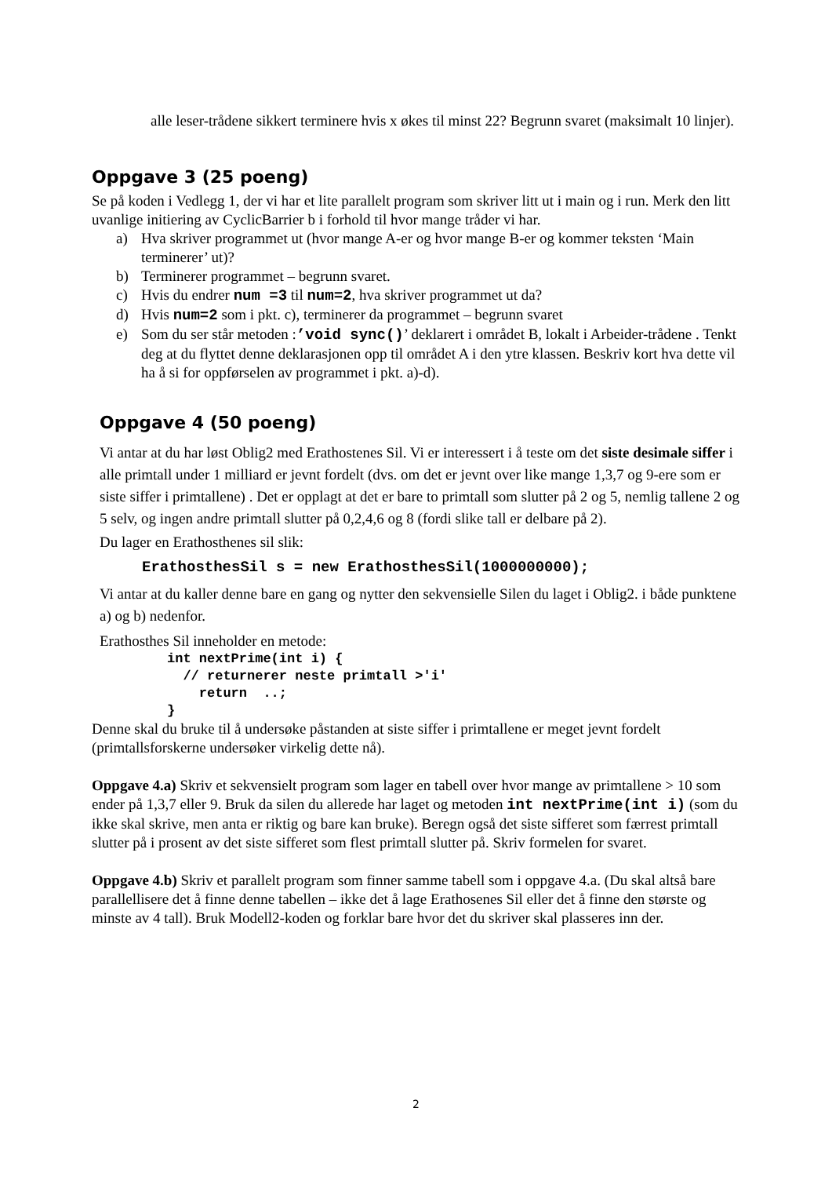alle leser-trådene sikkert terminere hvis x økes til minst 22? Begrunn svaret (maksimalt 10 linjer).
Oppgave 3 (25 poeng)
Se på koden i Vedlegg 1, der vi har et lite parallelt program som skriver litt ut i main og i run. Merk den litt uvanlige initiering av CyclicBarrier b i forhold til hvor mange tråder vi har.
a) Hva skriver programmet ut (hvor mange A-er og hvor mange B-er og kommer teksten ‘Main terminerer’ ut)?
b) Terminerer programmet – begrunn svaret.
c) Hvis du endrer num =3 til num=2, hva skriver programmet ut da?
d) Hvis num=2 som i pkt. c), terminerer da programmet – begrunn svaret
e) Som du ser står metoden :’void sync()’ deklarert i området B, lokalt i Arbeider-trådene . Tenkt deg at du flyttet denne deklarasjonen opp til området A i den ytre klassen. Beskriv kort hva dette vil ha å si for oppførselen av programmet i pkt. a)-d).
Oppgave 4 (50 poeng)
Vi antar at du har løst Oblig2 med Erathostenes Sil. Vi er interessert i å teste om det siste desimale siffer i alle primtall under 1 milliard er jevnt fordelt (dvs. om det er jevnt over like mange 1,3,7 og 9-ere som er siste siffer i primtallene) . Det er opplagt at det er bare to primtall som slutter på 2 og 5, nemlig tallene 2 og 5 selv, og ingen andre primtall slutter på 0,2,4,6 og 8 (fordi slike tall er delbare på 2).
Du lager en Erathosthenes sil slik:
ErathosthesSil s = new ErathosthesSil(1000000000);
Vi antar at du kaller denne bare en gang og nytter den sekvensielle Silen du laget i Oblig2. i både punktene a) og b) nedenfor.
Erathosthes Sil inneholder en metode:
int nextPrime(int i) {
  // returnerer neste primtall >'i'
    return  ..;
}
Denne skal du bruke til å undersøke påstanden at siste siffer i primtallene er meget jevnt fordelt (primtallsforskerne undersøker virkelig dette nå).
Oppgave 4.a) Skriv et sekvensielt program som lager en tabell over hvor mange av primtallene > 10 som ender på 1,3,7 eller 9. Bruk da silen du allerede har laget og metoden int nextPrime(int i) (som du ikke skal skrive, men anta er riktig og bare kan bruke). Beregn også det siste sifferet som færrest primtall slutter på i prosent av det siste sifferet som flest primtall slutter på. Skriv formelen for svaret.
Oppgave 4.b) Skriv et parallelt program som finner samme tabell som i oppgave 4.a. (Du skal altså bare parallellisere det å finne denne tabellen – ikke det å lage Erathosenes Sil eller det å finne den største og minste av 4 tall). Bruk Modell2-koden og forklar bare hvor det du skriver skal plasseres inn der.
2